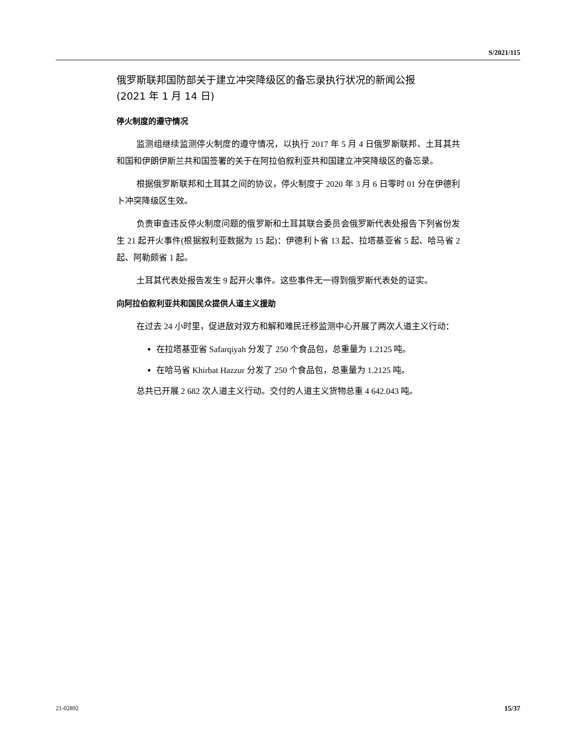S/2021/115
俄罗斯联邦国防部关于建立冲突降级区的备忘录执行状况的新闻公报
(2021 年 1 月 14 日)
停火制度的遵守情况
监测组继续监测停火制度的遵守情况，以执行 2017 年 5 月 4 日俄罗斯联邦、土耳其共和国和伊朗伊斯兰共和国签署的关于在阿拉伯叙利亚共和国建立冲突降级区的备忘录。
根据俄罗斯联邦和土耳其之间的协议，停火制度于 2020 年 3 月 6 日零时 01 分在伊德利卜冲突降级区生效。
负责审查违反停火制度问题的俄罗斯和土耳其联合委员会俄罗斯代表处报告下列省份发生 21 起开火事件(根据叙利亚数据为 15 起)：伊德利卜省 13 起、拉塔基亚省 5 起、哈马省 2 起、阿勒颇省 1 起。
土耳其代表处报告发生 9 起开火事件。这些事件无一得到俄罗斯代表处的证实。
向阿拉伯叙利亚共和国民众提供人道主义援助
在过去 24 小时里，促进敌对双方和解和难民迁移监测中心开展了两次人道主义行动：
在拉塔基亚省 Safarqiyah 分发了 250 个食品包，总重量为 1.2125 吨。
在哈马省 Khirbat Hazzur 分发了 250 个食品包，总重量为 1.2125 吨。
总共已开展 2 682 次人道主义行动。交付的人道主义货物总重 4 642.043 吨。
21-02892 15/37